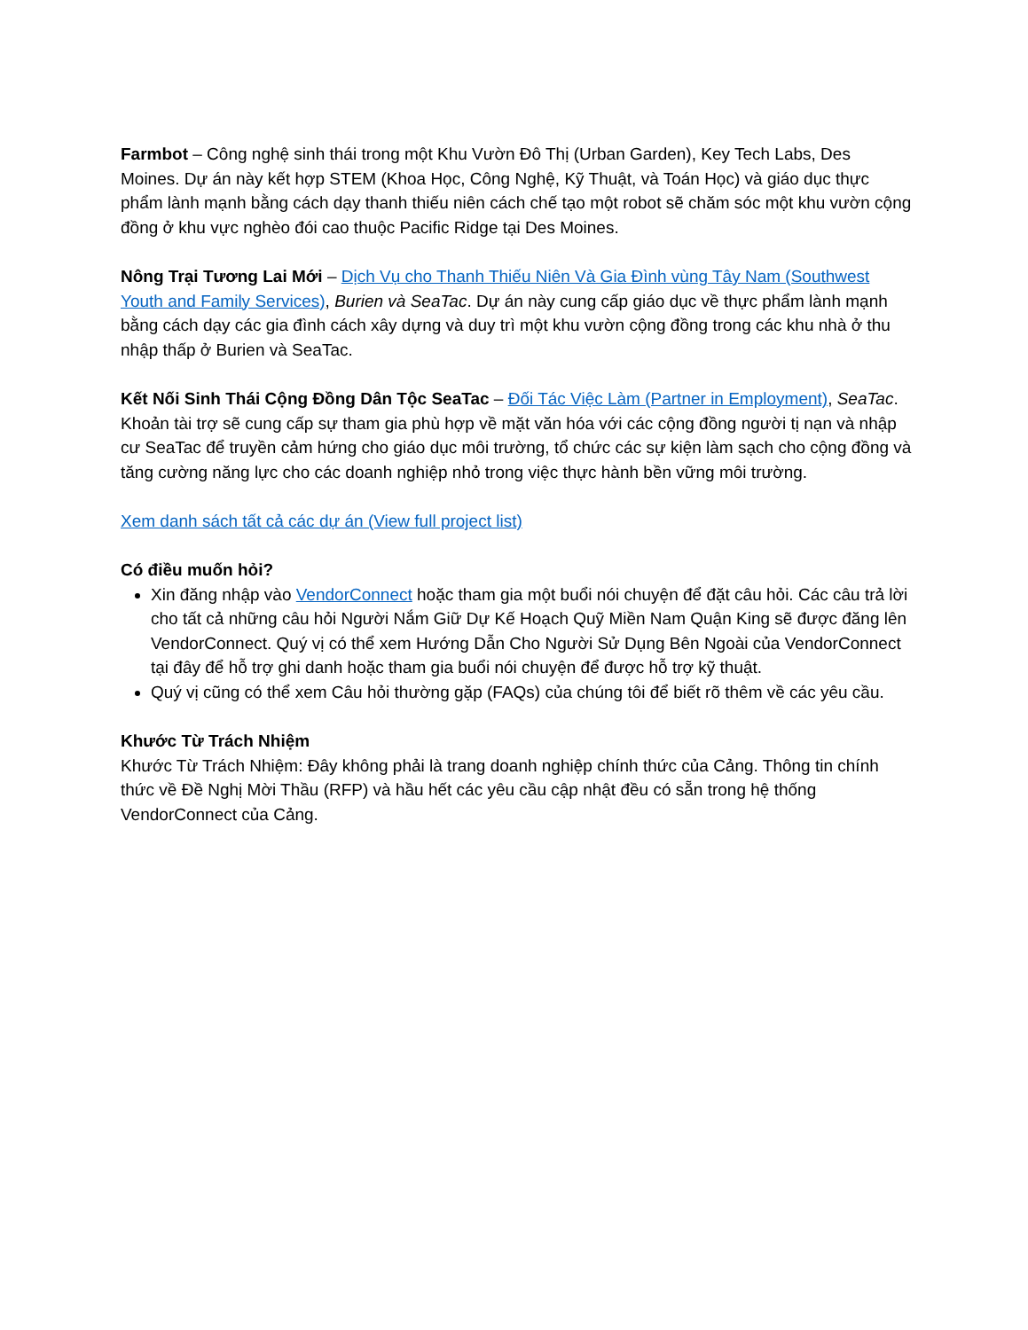Farmbot – Công nghệ sinh thái trong một Khu Vườn Đô Thị (Urban Garden), Key Tech Labs, Des Moines. Dự án này kết hợp STEM (Khoa Học, Công Nghệ, Kỹ Thuật, và Toán Học) và giáo dục thực phẩm lành mạnh bằng cách dạy thanh thiếu niên cách chế tạo một robot sẽ chăm sóc một khu vườn cộng đồng ở khu vực nghèo đói cao thuộc Pacific Ridge tại Des Moines.
Nông Trại Tương Lai Mới – Dịch Vụ cho Thanh Thiếu Niên Và Gia Đình vùng Tây Nam (Southwest Youth and Family Services), Burien và SeaTac. Dự án này cung cấp giáo dục về thực phẩm lành mạnh bằng cách dạy các gia đình cách xây dựng và duy trì một khu vườn cộng đồng trong các khu nhà ở thu nhập thấp ở Burien và SeaTac.
Kết Nối Sinh Thái Cộng Đồng Dân Tộc SeaTac – Đối Tác Việc Làm (Partner in Employment), SeaTac. Khoản tài trợ sẽ cung cấp sự tham gia phù hợp về mặt văn hóa với các cộng đồng người tị nạn và nhập cư SeaTac để truyền cảm hứng cho giáo dục môi trường, tổ chức các sự kiện làm sạch cho cộng đồng và tăng cường năng lực cho các doanh nghiệp nhỏ trong việc thực hành bền vững môi trường.
Xem danh sách tất cả các dự án (View full project list)
Có điều muốn hỏi?
Xin đăng nhập vào VendorConnect hoặc tham gia một buổi nói chuyện để đặt câu hỏi. Các câu trả lời cho tất cả những câu hỏi Người Nắm Giữ Dự Kế Hoạch Quỹ Miền Nam Quận King sẽ được đăng lên VendorConnect. Quý vị có thể xem Hướng Dẫn Cho Người Sử Dụng Bên Ngoài của VendorConnect tại đây để hỗ trợ ghi danh hoặc tham gia buổi nói chuyện để được hỗ trợ kỹ thuật.
Quý vị cũng có thể xem Câu hỏi thường gặp (FAQs) của chúng tôi để biết rõ thêm về các yêu cầu.
Khước Từ Trách Nhiệm
Khước Từ Trách Nhiệm: Đây không phải là trang doanh nghiệp chính thức của Cảng. Thông tin chính thức về Đề Nghị Mời Thầu (RFP) và hầu hết các yêu cầu cập nhật đều có sẵn trong hệ thống VendorConnect của Cảng.